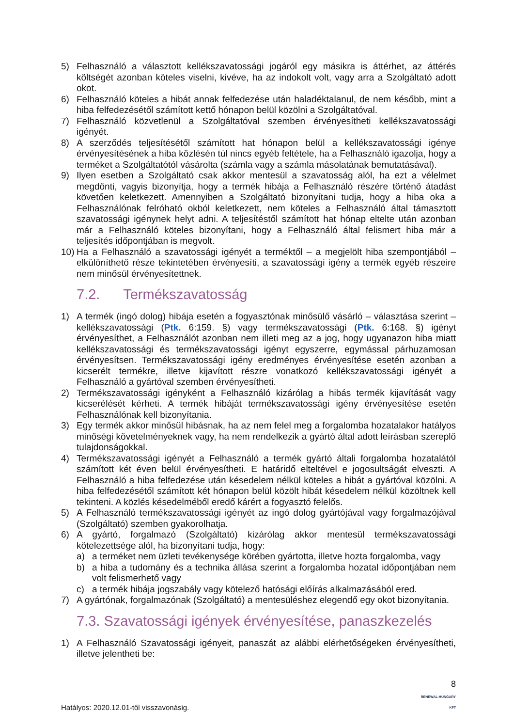5) Felhasználó a választott kellékszavatossági jogáról egy másikra is áttérhet, az áttérés költségét azonban köteles viselni, kivéve, ha az indokolt volt, vagy arra a Szolgáltató adott okot.
6) Felhasználó köteles a hibát annak felfedezése után haladéktalanul, de nem később, mint a hiba felfedezésétől számított kettő hónapon belül közölni a Szolgáltatóval.
7) Felhasználó közvetlenül a Szolgáltatóval szemben érvényesítheti kellékszavatossági igényét.
8) A szerződés teljesítésétől számított hat hónapon belül a kellékszavatossági igénye érvényesítésének a hiba közlésén túl nincs egyéb feltétele, ha a Felhasználó igazolja, hogy a terméket a Szolgáltatótól vásárolta (számla vagy a számla másolatának bemutatásával).
9) Ilyen esetben a Szolgáltató csak akkor mentesül a szavatosság alól, ha ezt a vélelmet megdönti, vagyis bizonyítja, hogy a termék hibája a Felhasználó részére történő átadást követően keletkezett. Amennyiben a Szolgáltató bizonyítani tudja, hogy a hiba oka a Felhasználónak felróható okból keletkezett, nem köteles a Felhasználó által támasztott szavatossági igénynek helyt adni. A teljesítéstől számított hat hónap eltelte után azonban már a Felhasználó köteles bizonyítani, hogy a Felhasználó által felismert hiba már a teljesítés időpontjában is megvolt.
10) Ha a Felhasználó a szavatossági igényét a terméktől – a megjelölt hiba szempontjából – elkülöníthető része tekintetében érvényesíti, a szavatossági igény a termék egyéb részeire nem minősül érvényesítettnek.
7.2. Termékszavatosság
1) A termék (ingó dolog) hibája esetén a fogyasztónak minősülő vásárló – választása szerint – kellékszavatossági (Ptk. 6:159. §) vagy termékszavatossági (Ptk. 6:168. §) igényt érvényesíthet, a Felhasználót azonban nem illeti meg az a jog, hogy ugyanazon hiba miatt kellékszavatossági és termékszavatossági igényt egyszerre, egymással párhuzamosan érvényesítsen. Termékszavatossági igény eredményes érvényesítése esetén azonban a kicserélt termékre, illetve kijavított részre vonatkozó kellékszavatossági igényét a Felhasználó a gyártóval szemben érvényesítheti.
2) Termékszavatossági igényként a Felhasználó kizárólag a hibás termék kijavítását vagy kicserélését kérheti. A termék hibáját termékszavatossági igény érvényesítése esetén Felhasználónak kell bizonyítania.
3) Egy termék akkor minősül hibásnak, ha az nem felel meg a forgalomba hozatalakor hatályos minőségi követelményeknek vagy, ha nem rendelkezik a gyártó által adott leírásban szereplő tulajdonságokkal.
4) Termékszavatossági igényét a Felhasználó a termék gyártó általi forgalomba hozatalától számított két éven belül érvényesítheti. E határidő elteltével e jogosultságát elveszti. A Felhasználó a hiba felfedezése után késedelem nélkül köteles a hibát a gyártóval közölni. A hiba felfedezésétől számított két hónapon belül közölt hibát késedelem nélkül közöltnek kell tekinteni. A közlés késedelméből eredő kárért a fogyasztó felelős.
5) A Felhasználó termékszavatossági igényét az ingó dolog gyártójával vagy forgalmazójával (Szolgáltató) szemben gyakorolhatja.
6) A gyártó, forgalmazó (Szolgáltató) kizárólag akkor mentesül termékszavatossági kötelezettsége alól, ha bizonyítani tudja, hogy:
a) a terméket nem üzleti tevékenysége körében gyártotta, illetve hozta forgalomba, vagy
b) a hiba a tudomány és a technika állása szerint a forgalomba hozatal időpontjában nem volt felismerhető vagy
c) a termék hibája jogszabály vagy kötelező hatósági előírás alkalmazásából ered.
7) A gyártónak, forgalmazónak (Szolgáltató) a mentesüléshez elegendő egy okot bizonyítania.
7.3. Szavatossági igények érvényesítése, panaszkezelés
1) A Felhasználó Szavatossági igényeit, panaszát az alábbi elérhetőségeken érvényesítheti, illetve jelentheti be:
Hatályos: 2020.12.01-től visszavonásig. 8
RENEWAL-HUNGARY
KFT